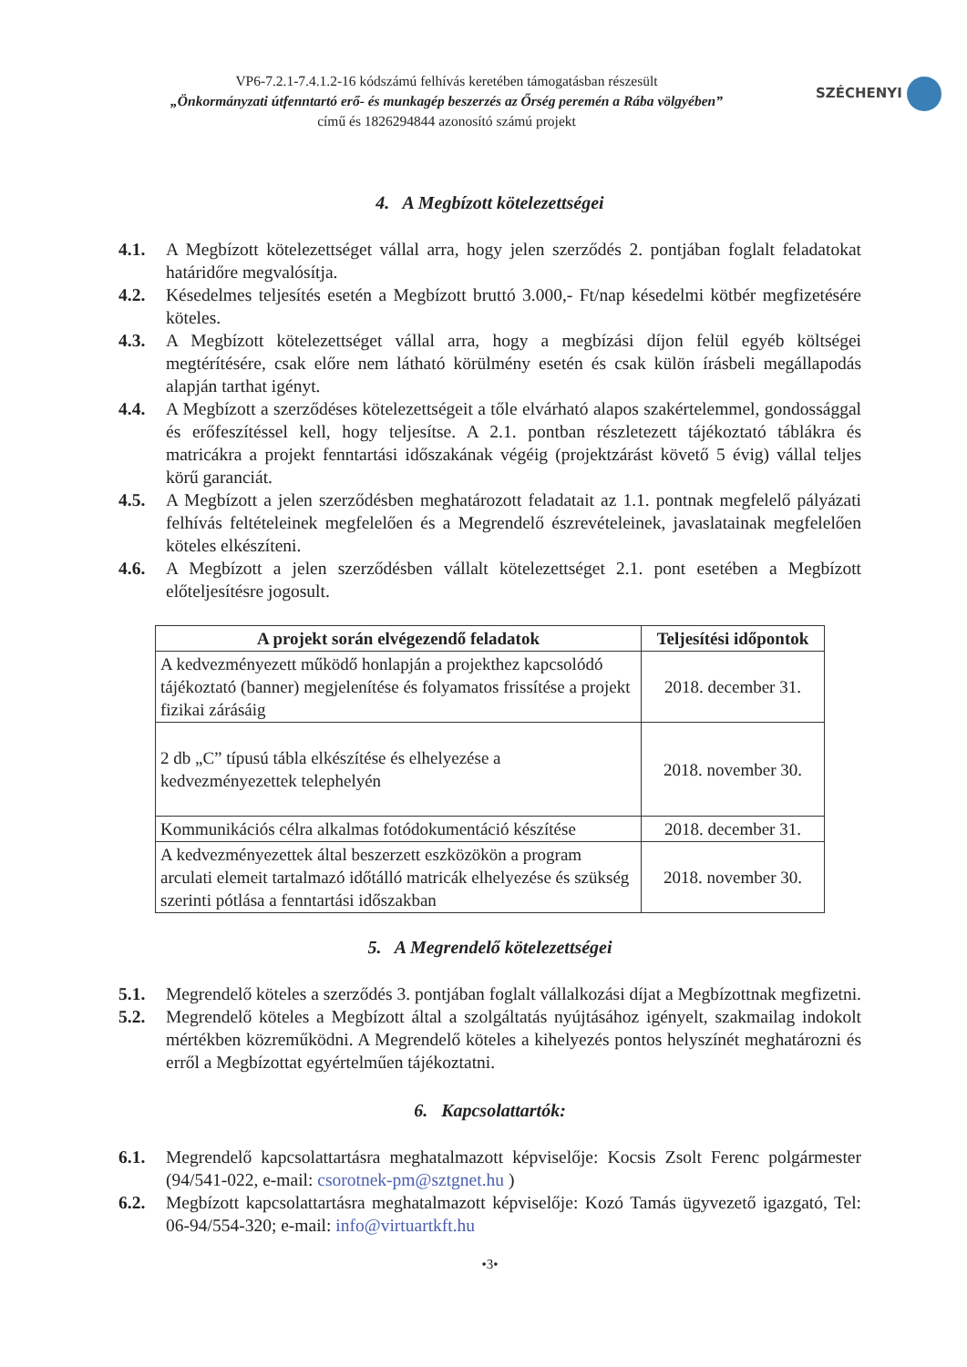VP6-7.2.1-7.4.1.2-16 kódszámú felhívás keretében támogatásban részesült
„Önkormányzati útfenntartó erő- és munkagép beszerzés az Őrség peremén a Rába völgyében”
című és 1826294844 azonosító számú projekt
SZÉCHENYI
4. A Megbízott kötelezettségei
4.1. A Megbízott kötelezettséget vállal arra, hogy jelen szerződés 2. pontjában foglalt feladatokat határidőre megvalósítja.
4.2. Késedelmes teljesítés esetén a Megbízott bruttó 3.000,- Ft/nap késedelmi kötbér megfizetésére köteles.
4.3. A Megbízott kötelezettséget vállal arra, hogy a megbízási díjon felül egyéb költségei megtérítésére, csak előre nem látható körülmény esetén és csak külön írásbeli megállapodás alapján tarthat igényt.
4.4. A Megbízott a szerződéses kötelezettségeit a tőle elvárható alapos szakértelemmel, gondossággal és erőfeszítéssel kell, hogy teljesítse. A 2.1. pontban részletezett tájékoztató táblákra és matricákra a projekt fenntartási időszakának végéig (projektzárást követő 5 évig) vállal teljes körű garanciát.
4.5. A Megbízott a jelen szerződésben meghatározott feladatait az 1.1. pontnak megfelelő pályázati felhívás feltételeinek megfelelően és a Megrendelő észrevételeinek, javaslatainak megfelelően köteles elkészíteni.
4.6. A Megbízott a jelen szerződésben vállalt kötelezettséget 2.1. pont esetében a Megbízott előteljesítésre jogosult.
| A projekt során elvégezendő feladatok | Teljesítési időpontok |
| --- | --- |
| A kedvezményezett működő honlapján a projekthez kapcsolódó tájékoztató (banner) megjelenítése és folyamatos frissítése a projekt fizikai zárásáig | 2018. december 31. |
| 2 db „C” típusú tábla elkészítése és elhelyezése a kedvezményezettek telephelyén | 2018. november 30. |
| Kommunikációs célra alkalmas fotódokumentáció készítése | 2018. december 31. |
| A kedvezményezettek által beszerzett eszközökön a program arculati elemeit tartalmazó időtálló matricák elhelyezése és szükség szerinti pótlása a fenntartási időszakban | 2018. november 30. |
5. A Megrendelő kötelezettségei
5.1. Megrendelő köteles a szerződés 3. pontjában foglalt vállalkozási díjat a Megbízottnak megfizetni.
5.2. Megrendelő köteles a Megbízott által a szolgáltatás nyújtásához igényelt, szakmailag indokolt mértékben közreműködni. A Megrendelő köteles a kihelyezés pontos helyszínét meghatározni és erről a Megbízottat egyértelműen tájékoztatni.
6. Kapcsolattartók:
6.1. Megrendelő kapcsolattartásra meghatalmazott képviselője: Kocsis Zsolt Ferenc polgármester (94/541-022, e-mail: csorotnek-pm@sztgnet.hu )
6.2. Megbízott kapcsolattartásra meghatalmazott képviselője: Kozó Tamás ügyvezető igazgató, Tel: 06-94/554-320; e-mail: info@virtuartkft.hu
•3•